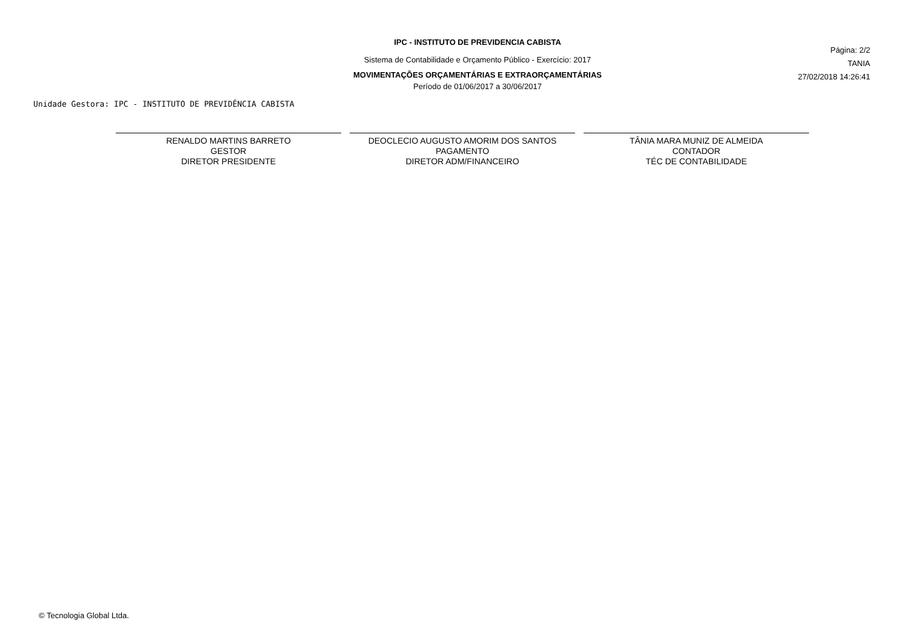IPC - INSTITUTO DE PREVIDENCIA CABISTA
Sistema de Contabilidade e Orçamento Público - Exercício: 2017
MOVIMENTAÇÕES ORÇAMENTÁRIAS E EXTRAORÇAMENTÁRIAS
Período de 01/06/2017 a 30/06/2017
Página: 2/2
TANIA
27/02/2018 14:26:41
Unidade Gestora: IPC - INSTITUTO DE PREVIDÊNCIA CABISTA
RENALDO MARTINS BARRETO
GESTOR
DIRETOR PRESIDENTE
DEOCLECIO AUGUSTO AMORIM DOS SANTOS
PAGAMENTO
DIRETOR ADM/FINANCEIRO
TÂNIA MARA MUNIZ DE ALMEIDA
CONTADOR
TÉC DE CONTABILIDADE
© Tecnologia Global Ltda.